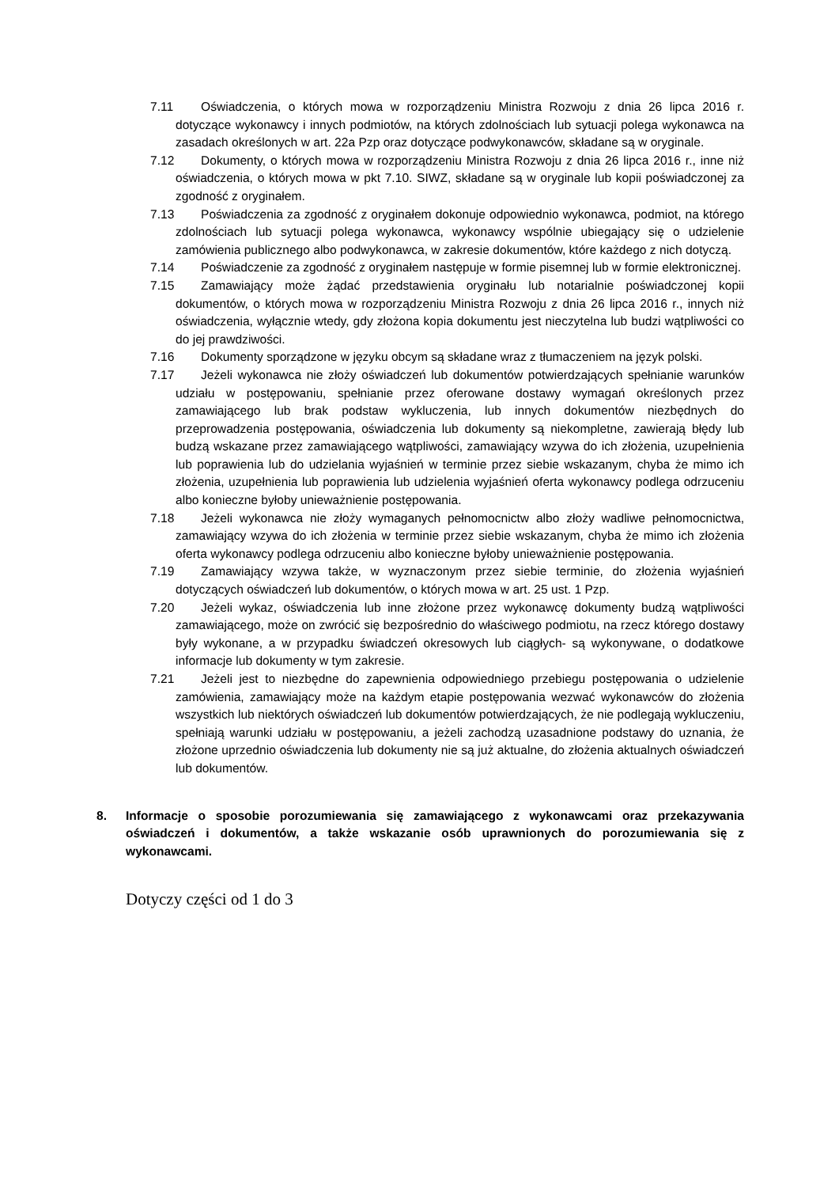7.11 Oświadczenia, o których mowa w rozporządzeniu Ministra Rozwoju z dnia 26 lipca 2016 r. dotyczące wykonawcy i innych podmiotów, na których zdolnościach lub sytuacji polega wykonawca na zasadach określonych w art. 22a Pzp oraz dotyczące podwykonawców, składane są w oryginale.
7.12 Dokumenty, o których mowa w rozporządzeniu Ministra Rozwoju z dnia 26 lipca 2016 r., inne niż oświadczenia, o których mowa w pkt 7.10. SIWZ, składane są w oryginale lub kopii poświadczonej za zgodność z oryginałem.
7.13 Poświadczenia za zgodność z oryginałem dokonuje odpowiednio wykonawca, podmiot, na którego zdolnościach lub sytuacji polega wykonawca, wykonawcy wspólnie ubiegający się o udzielenie zamówienia publicznego albo podwykonawca, w zakresie dokumentów, które każdego z nich dotyczą.
7.14 Poświadczenie za zgodność z oryginałem następuje w formie pisemnej lub w formie elektronicznej.
7.15 Zamawiający może żądać przedstawienia oryginału lub notarialnie poświadczonej kopii dokumentów, o których mowa w rozporządzeniu Ministra Rozwoju z dnia 26 lipca 2016 r., innych niż oświadczenia, wyłącznie wtedy, gdy złożona kopia dokumentu jest nieczytelna lub budzi wątpliwości co do jej prawdziwości.
7.16 Dokumenty sporządzone w języku obcym są składane wraz z tłumaczeniem na język polski.
7.17 Jeżeli wykonawca nie złoży oświadczeń lub dokumentów potwierdzających spełnianie warunków udziału w postępowaniu, spełnianie przez oferowane dostawy wymagań określonych przez zamawiającego lub brak podstaw wykluczenia, lub innych dokumentów niezbędnych do przeprowadzenia postępowania, oświadczenia lub dokumenty są niekompletne, zawierają błędy lub budzą wskazane przez zamawiającego wątpliwości, zamawiający wzywa do ich złożenia, uzupełnienia lub poprawienia lub do udzielania wyjaśnień w terminie przez siebie wskazanym, chyba że mimo ich złożenia, uzupełnienia lub poprawienia lub udzielenia wyjaśnień oferta wykonawcy podlega odrzuceniu albo konieczne byłoby unieważnienie postępowania.
7.18 Jeżeli wykonawca nie złoży wymaganych pełnomocnictw albo złoży wadliwe pełnomocnictwa, zamawiający wzywa do ich złożenia w terminie przez siebie wskazanym, chyba że mimo ich złożenia oferta wykonawcy podlega odrzuceniu albo konieczne byłoby unieważnienie postępowania.
7.19 Zamawiający wzywa także, w wyznaczonym przez siebie terminie, do złożenia wyjaśnień dotyczących oświadczeń lub dokumentów, o których mowa w art. 25 ust. 1 Pzp.
7.20 Jeżeli wykaz, oświadczenia lub inne złożone przez wykonawcę dokumenty budzą wątpliwości zamawiającego, może on zwrócić się bezpośrednio do właściwego podmiotu, na rzecz którego dostawy były wykonane, a w przypadku świadczeń okresowych lub ciągłych- są wykonywane, o dodatkowe informacje lub dokumenty w tym zakresie.
7.21 Jeżeli jest to niezbędne do zapewnienia odpowiedniego przebiegu postępowania o udzielenie zamówienia, zamawiający może na każdym etapie postępowania wezwać wykonawców do złożenia wszystkich lub niektórych oświadczeń lub dokumentów potwierdzających, że nie podlegają wykluczeniu, spełniają warunki udziału w postępowaniu, a jeżeli zachodzą uzasadnione podstawy do uznania, że złożone uprzednio oświadczenia lub dokumenty nie są już aktualne, do złożenia aktualnych oświadczeń lub dokumentów.
8. Informacje o sposobie porozumiewania się zamawiającego z wykonawcami oraz przekazywania oświadczeń i dokumentów, a także wskazanie osób uprawnionych do porozumiewania się z wykonawcami.
Dotyczy części od 1 do 3